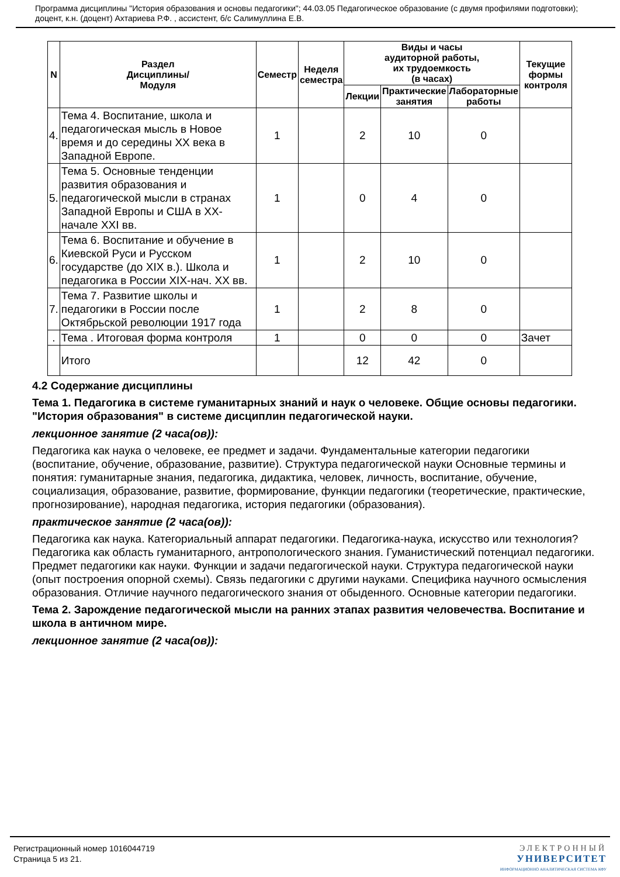Программа дисциплины "История образования и основы педагогики"; 44.03.05 Педагогическое образование (с двумя профилями подготовки); доцент, к.н. (доцент) Ахтариева Р.Ф. , ассистент, б/с Салимуллина Е.В.
| N | Раздел Дисциплины/ Модуля | Семестр | Неделя семестра | Виды и часы аудиторной работы, их трудоемкость (в часах) | | | Текущие формы контроля |
| --- | --- | --- | --- | --- | --- | --- | --- |
| | | | | Лекции | Практические занятия | Лабораторные работы | |
| 4. | Тема 4. Воспитание, школа и педагогическая мысль в Новое время и до середины XX века в Западной Европе. | 1 | | 2 | 10 | 0 | |
| 5. | Тема 5. Основные тенденции развития образования и педагогической мысли в странах Западной Европы и США в XX-начале XXI вв. | 1 | | 0 | 4 | 0 | |
| 6. | Тема 6. Воспитание и обучение в Киевской Руси и Русском государстве (до XIX в.). Школа и педагогика в России XIX-нач. XX вв. | 1 | | 2 | 10 | 0 | |
| 7. | Тема 7. Развитие школы и педагогики в России после Октябрьской революции 1917 года | 1 | | 2 | 8 | 0 | |
| . | Тема . Итоговая форма контроля | 1 | | 0 | 0 | 0 | Зачет |
| | Итого | | | 12 | 42 | 0 | |
4.2 Содержание дисциплины
Тема 1. Педагогика в системе гуманитарных знаний и наук о человеке. Общие основы педагогики. "История образования" в системе дисциплин педагогической науки.
лекционное занятие (2 часа(ов)):
Педагогика как наука о человеке, ее предмет и задачи. Фундаментальные категории педагогики (воспитание, обучение, образование, развитие). Структура педагогической науки Основные термины и понятия: гуманитарные знания, педагогика, дидактика, человек, личность, воспитание, обучение, социализация, образование, развитие, формирование, функции педагогики (теоретические, практические, прогнозирование), народная педагогика, история педагогики (образования).
практическое занятие (2 часа(ов)):
Педагогика как наука. Категориальный аппарат педагогики. Педагогика-наука, искусство или технология? Педагогика как область гуманитарного, антропологического знания. Гуманистический потенциал педагогики. Предмет педагогики как науки. Функции и задачи педагогической науки. Структура педагогической науки (опыт построения опорной схемы). Связь педагогики с другими науками. Специфика научного осмысления образования. Отличие научного педагогического знания от обыденного. Основные категории педагогики.
Тема 2. Зарождение педагогической мысли на ранних этапах развития человечества. Воспитание и школа в античном мире.
лекционное занятие (2 часа(ов)):
Регистрационный номер 1016044719
Страница 5 из 21.
ЭЛЕКТРОННЫЙ
УНИВЕРСИТЕТ
ИНФОРМАЦИОННО АНАЛИТИЧЕСКАЯ СИСТЕМА КФУ